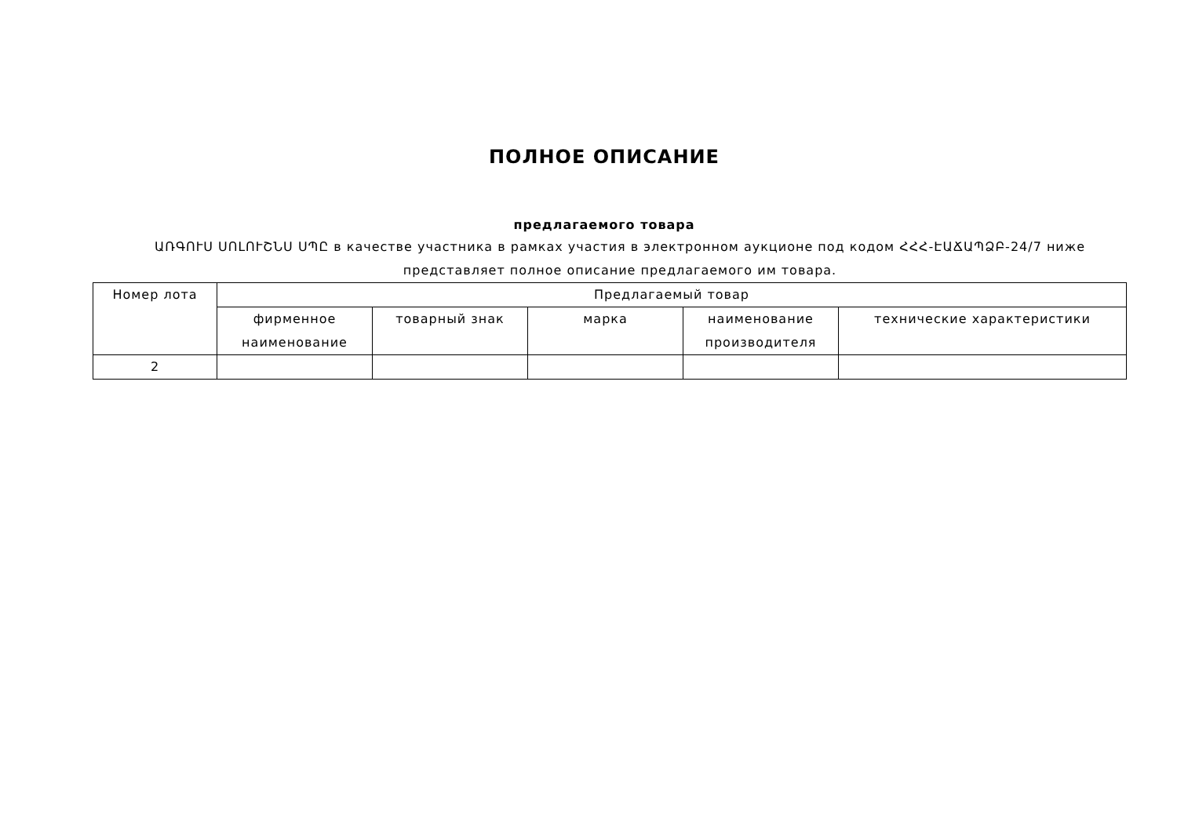ПОЛНОЕ ОПИСАНИЕ
предлагаемого товара
ԱՌԳՈՒՍ ՍՈԼՈՒՇՆՍ ՍՊԸ в качестве участника в рамках участия в электронном аукционе под кодом ՀՀՀ-ԷԱՃԱՊՁԲ-24/7 ниже представляет полное описание предлагаемого им товара.
| Номер лота | Предлагаемый товар | | | | |
| --- | --- | --- | --- | --- | --- |
| | фирменное наименование | товарный знак | марка | наименование производителя | технические характеристики |
| 2 | | | | | |